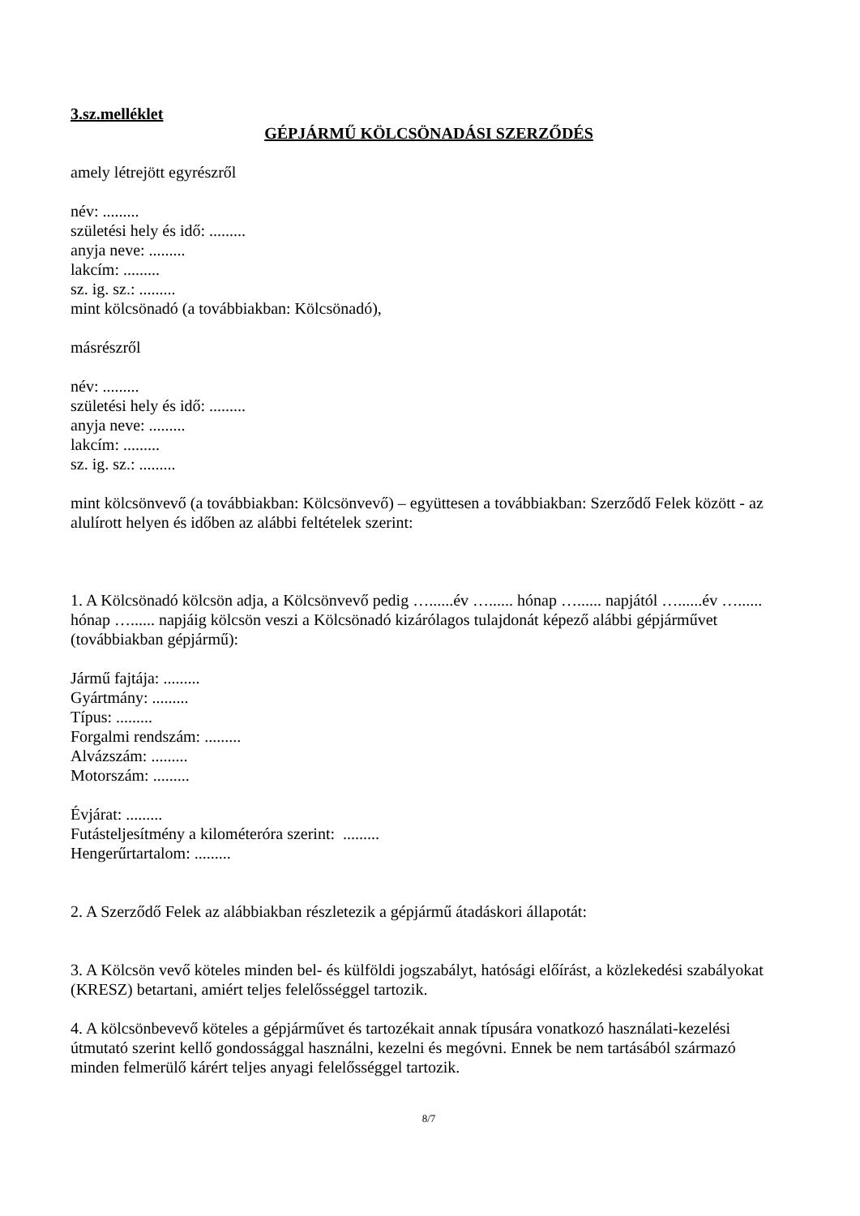3.sz.melléklet
GÉPJÁRMŰ KÖLCSÖNADÁSI SZERZŐDÉS
amely létrejött egyrészről
név: .........
születési hely és idő: .........
anyja neve: .........
lakcím: .........
sz. ig. sz.: .........
mint kölcsönadó (a továbbiakban: Kölcsönadó),
másrészről
név: .........
születési hely és idő: .........
anyja neve: .........
lakcím: .........
sz. ig. sz.: .........
mint kölcsönvevő (a továbbiakban: Kölcsönvevő) – együttesen a továbbiakban: Szerződő Felek között - az alulírott helyen és időben az alábbi feltételek szerint:
1. A Kölcsönadó kölcsön adja, a Kölcsönvevő pedig …......év …...... hónap …...... napjától …......év …...... hónap …...... napjáig kölcsön veszi a Kölcsönadó kizárólagos tulajdonát képező alábbi gépjárművet (továbbiakban gépjármű):
Jármű fajtája: .........
Gyártmány: .........
Típus: .........
Forgalmi rendszám: .........
Alvázszám: .........
Motorszám: .........
Évjárat: .........
Futásteljesítmény a kilométeróra szerint: .........
Hengerűrtartalom: .........
2. A Szerződő Felek az alábbiakban részletezik a gépjármű átadáskori állapotát:
3. A Kölcsön vevő köteles minden bel- és külföldi jogszabályt, hatósági előírást, a közlekedési szabályokat (KRESZ) betartani, amiért teljes felelősséggel tartozik.
4. A kölcsönbevevő köteles a gépjárművet és tartozékait annak típusára vonatkozó használati-kezelési útmutató szerint kellő gondossággal használni, kezelni és megóvni. Ennek be nem tartásából származó minden felmerülő kárért teljes anyagi felelősséggel tartozik.
8/7